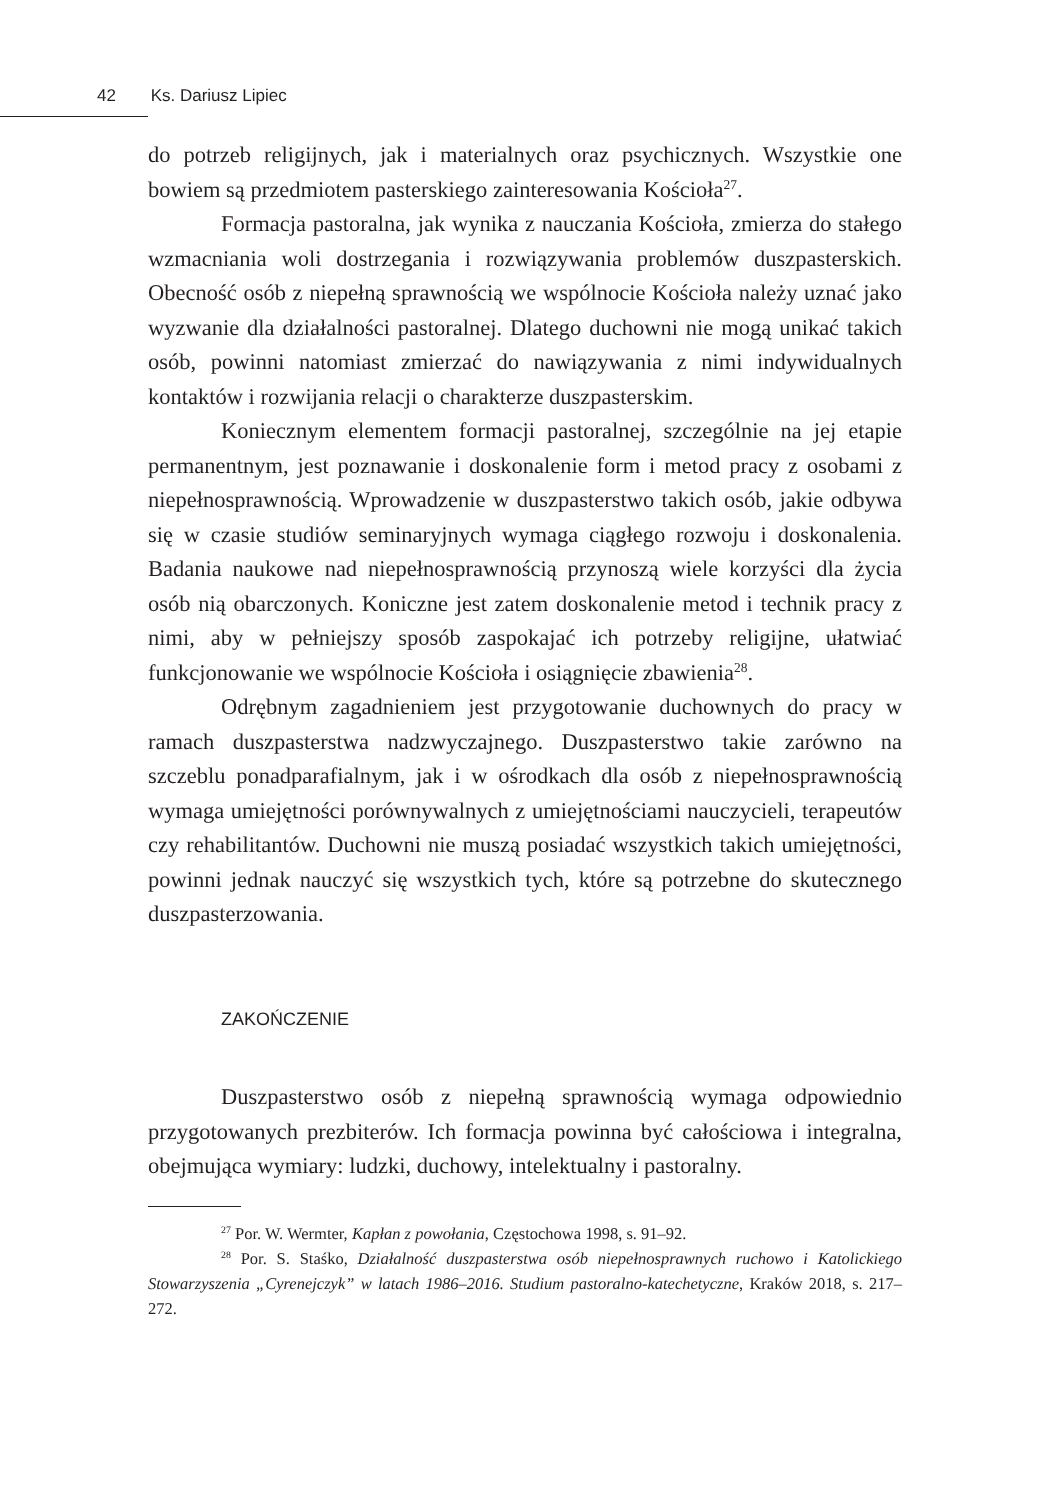42 Ks. Dariusz Lipiec
do potrzeb religijnych, jak i materialnych oraz psychicznych. Wszystkie one bowiem są przedmiotem pasterskiego zainteresowania Kościoła<sup>27</sup>.
Formacja pastoralna, jak wynika z nauczania Kościoła, zmierza do stałego wzmacniania woli dostrzegania i rozwiązywania problemów duszpasterskich. Obecność osób z niepełną sprawnością we wspólnocie Kościoła należy uznać jako wyzwanie dla działalności pastoralnej. Dlatego duchowni nie mogą unikać takich osób, powinni natomiast zmierzać do nawiązywania z nimi indywidualnych kontaktów i rozwijania relacji o charakterze duszpasterskim.
Koniecznym elementem formacji pastoralnej, szczególnie na jej etapie permanentnym, jest poznawanie i doskonalenie form i metod pracy z osobami z niepełnosprawnością. Wprowadzenie w duszpasterstwo takich osób, jakie odbywa się w czasie studiów seminaryjnych wymaga ciągłego rozwoju i doskonalenia. Badania naukowe nad niepełnosprawnością przynoszą wiele korzyści dla życia osób nią obarczonych. Koniczne jest zatem doskonalenie metod i technik pracy z nimi, aby w pełniejszy sposób zaspokajać ich potrzeby religijne, ułatwiać funkcjonowanie we wspólnocie Kościoła i osiągnięcie zbawienia<sup>28</sup>.
Odrębnym zagadnieniem jest przygotowanie duchownych do pracy w ramach duszpasterstwa nadzwyczajnego. Duszpasterstwo takie zarówno na szczeblu ponadparafialnym, jak i w ośrodkach dla osób z niepełnosprawnością wymaga umiejętności porównywalnych z umiejętnościami nauczycieli, terapeutów czy rehabilitantów. Duchowni nie muszą posiadać wszystkich takich umiejętności, powinni jednak nauczyć się wszystkich tych, które są potrzebne do skutecznego duszpasterzowania.
ZAKOŃCZENIE
Duszpasterstwo osób z niepełną sprawnością wymaga odpowiednio przygotowanych prezbiterów. Ich formacja powinna być całościowa i integralna, obejmująca wymiary: ludzki, duchowy, intelektualny i pastoralny.
<sup>27</sup> Por. W. Wermter, Kapłan z powołania, Częstochowa 1998, s. 91–92.
<sup>28</sup> Por. S. Staśko, Działalność duszpasterstwa osób niepełnosprawnych ruchowo i Katolickiego Stowarzyszenia „Cyrenejczyk” w latach 1986–2016. Studium pastoralno-katechetyczne, Kraków 2018, s. 217–272.